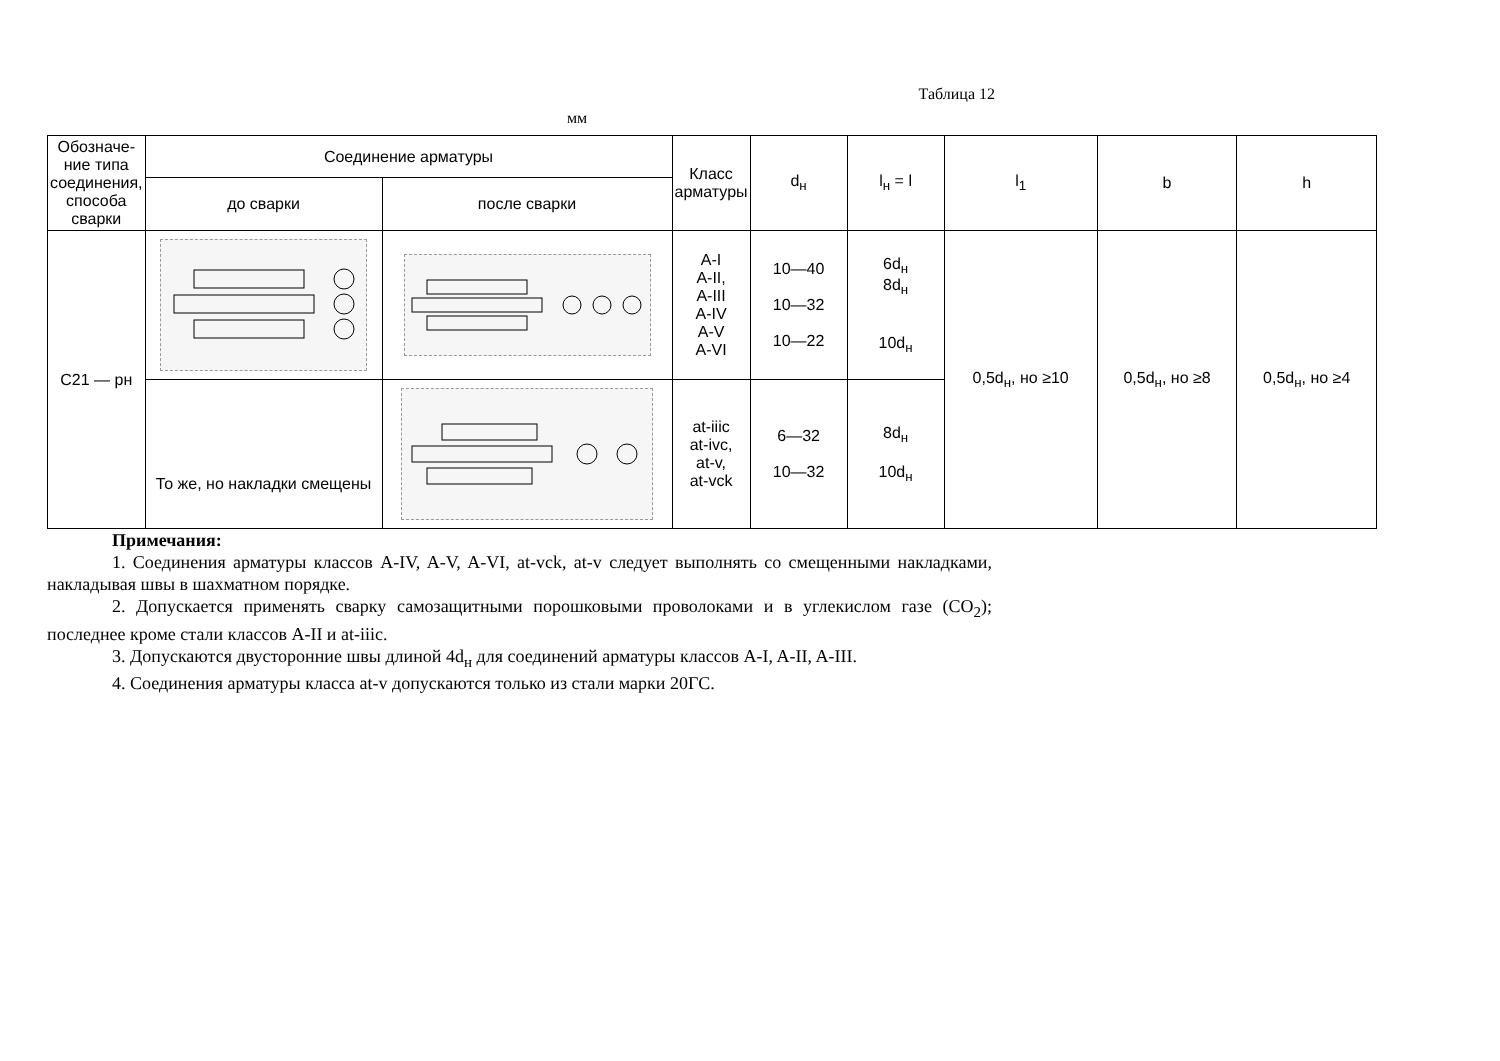Таблица 12
мм
| Обозначе-ние типа соединения, способа сварки | Соединение арматуры | | Класс арматуры | d<sub>н</sub> | l<sub>н</sub> = l | l<sub>1</sub> | b | h |
| --- | --- | --- | --- | --- | --- | --- | --- | --- |
| | до сварки | после сварки | | | | | | |
| С21 — рн | | | A-I A-II, A-III A-IV A-V A-VI | 10—40 10—32 10—22 | 6d<sub>н</sub> 8d<sub>н</sub> 10d<sub>н</sub> | 0,5d<sub>н</sub>, но ≥10 | 0,5d<sub>н</sub>, но ≥8 | 0,5d<sub>н</sub>, но ≥4 |
| | То же, но накладки смещены | | at-iiic at-ivc, at-v, at-vck | 6—32 10—32 | 8d<sub>н</sub> 10d<sub>н</sub> | | | |
Примечания:
1. Соединения арматуры классов A-IV, A-V, A-VI, at-vck, at-v следует выполнять со смещенными накладками, накладывая швы в шахматном порядке.
2. Допускается применять сварку самозащитными порошковыми проволоками и в углекислом газе (CO<sub>2</sub>); последнее кроме стали классов A-II и at-iiic.
3. Допускаются двусторонние швы длиной 4d<sub>н</sub> для соединений арматуры классов A-I, A-II, A-III.
4. Соединения арматуры класса at-v допускаются только из стали марки 20ГС.